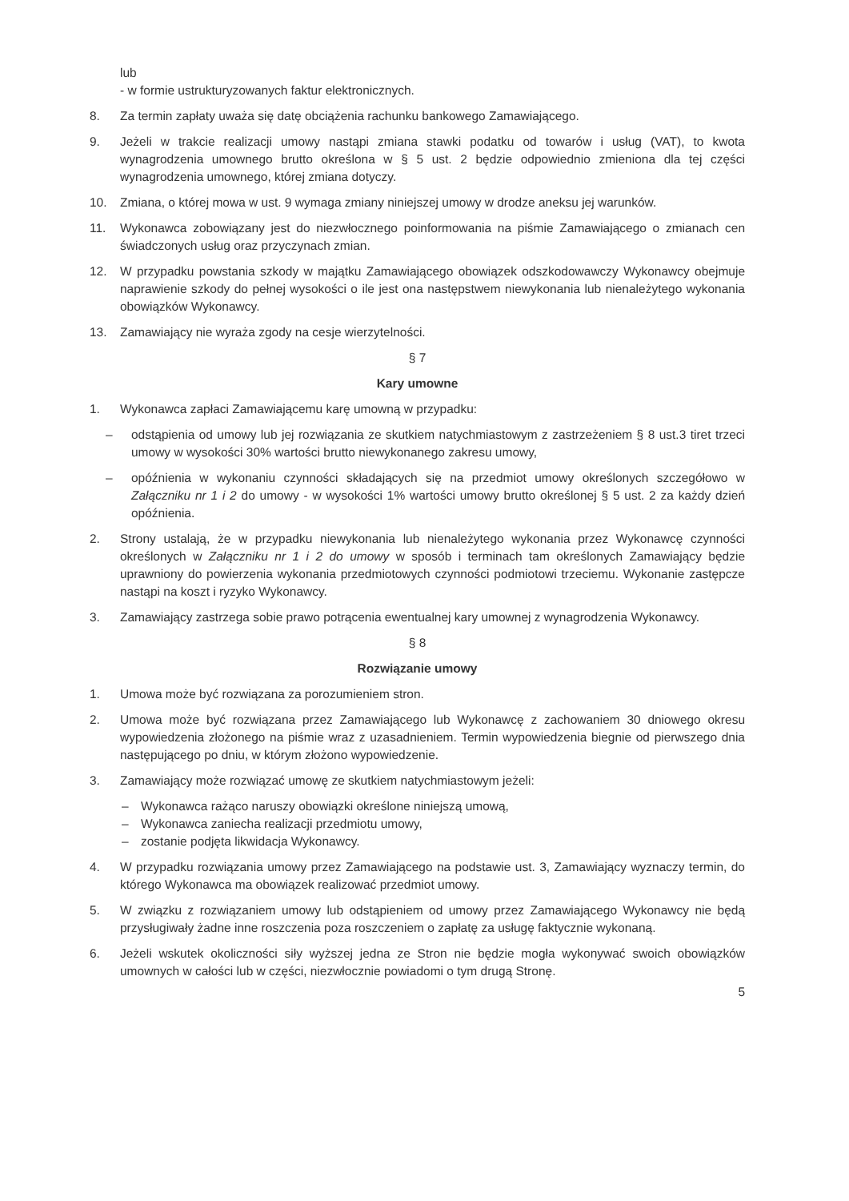lub
- w formie ustrukturyzowanych faktur elektronicznych.
8. Za termin zapłaty uważa się datę obciążenia rachunku bankowego Zamawiającego.
9. Jeżeli w trakcie realizacji umowy nastąpi zmiana stawki podatku od towarów i usług (VAT), to kwota wynagrodzenia umownego brutto określona w § 5 ust. 2 będzie odpowiednio zmieniona dla tej części wynagrodzenia umownego, której zmiana dotyczy.
10. Zmiana, o której mowa w ust. 9 wymaga zmiany niniejszej umowy w drodze aneksu jej warunków.
11. Wykonawca zobowiązany jest do niezwłocznego poinformowania na piśmie Zamawiającego o zmianach cen świadczonych usług oraz przyczynach zmian.
12. W przypadku powstania szkody w majątku Zamawiającego obowiązek odszkodowawczy Wykonawcy obejmuje naprawienie szkody do pełnej wysokości o ile jest ona następstwem niewykonania lub nienależytego wykonania obowiązków Wykonawcy.
13. Zamawiający nie wyraża zgody na cesje wierzytelności.
§ 7
Kary umowne
1. Wykonawca zapłaci Zamawiającemu karę umowną w przypadku:
– odstąpienia od umowy lub jej rozwiązania ze skutkiem natychmiastowym z zastrzeżeniem § 8 ust.3 tiret trzeci umowy w wysokości 30% wartości brutto niewykonanego zakresu umowy,
– opóźnienia w wykonaniu czynności składających się na przedmiot umowy określonych szczegółowo w Załączniku nr 1 i 2 do umowy - w wysokości 1% wartości umowy brutto określonej § 5 ust. 2 za każdy dzień opóźnienia.
2. Strony ustalają, że w przypadku niewykonania lub nienależytego wykonania przez Wykonawcę czynności określonych w Załączniku nr 1 i 2 do umowy w sposób i terminach tam określonych Zamawiający będzie uprawniony do powierzenia wykonania przedmiotowych czynności podmiotowi trzeciemu. Wykonanie zastępcze nastąpi na koszt i ryzyko Wykonawcy.
3. Zamawiający zastrzega sobie prawo potrącenia ewentualnej kary umownej z wynagrodzenia Wykonawcy.
§ 8
Rozwiązanie umowy
1. Umowa może być rozwiązana za porozumieniem stron.
2. Umowa może być rozwiązana przez Zamawiającego lub Wykonawcę z zachowaniem 30 dniowego okresu wypowiedzenia złożonego na piśmie wraz z uzasadnieniem. Termin wypowiedzenia biegnie od pierwszego dnia następującego po dniu, w którym złożono wypowiedzenie.
3. Zamawiający może rozwiązać umowę ze skutkiem natychmiastowym jeżeli:
– Wykonawca rażąco naruszy obowiązki określone niniejszą umową,
– Wykonawca zaniecha realizacji przedmiotu umowy,
– zostanie podjęta likwidacja Wykonawcy.
4. W przypadku rozwiązania umowy przez Zamawiającego na podstawie ust. 3, Zamawiający wyznaczy termin, do którego Wykonawca ma obowiązek realizować przedmiot umowy.
5. W związku z rozwiązaniem umowy lub odstąpieniem od umowy przez Zamawiającego Wykonawcy nie będą przysługiwały żadne inne roszczenia poza roszczeniem o zapłatę za usługę faktycznie wykonaną.
6. Jeżeli wskutek okoliczności siły wyższej jedna ze Stron nie będzie mogła wykonywać swoich obowiązków umownych w całości lub w części, niezwłocznie powiadomi o tym drugą Stronę.
5